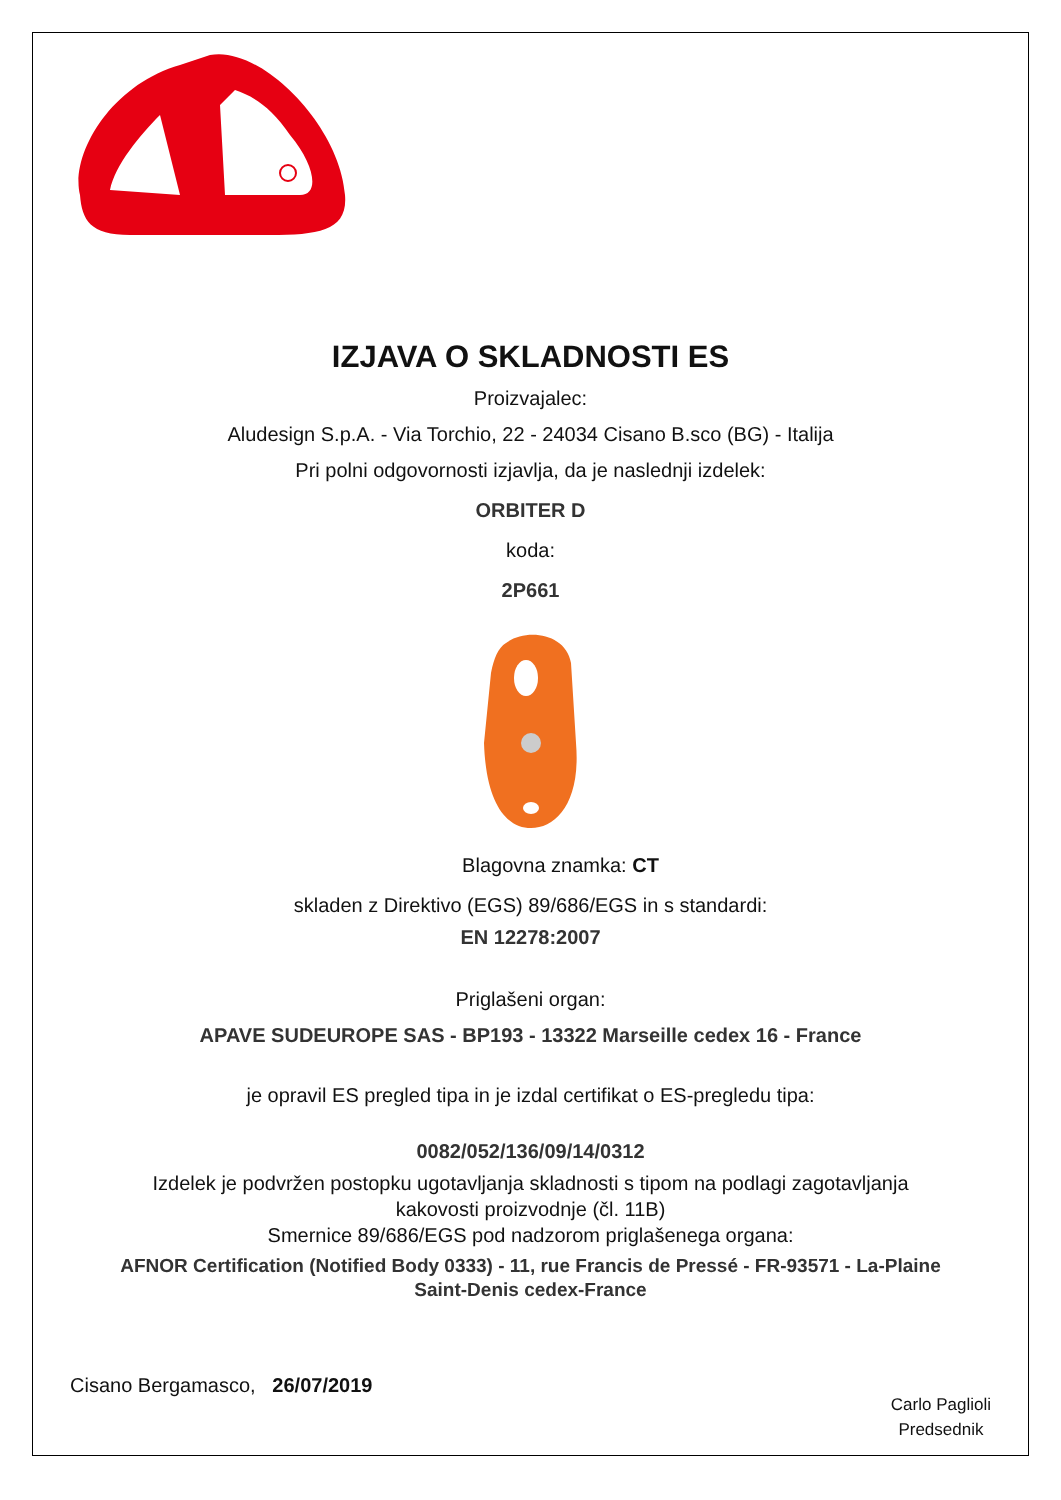IZJAVA O SKLADNOSTI ES
Proizvajalec:
Aludesign S.p.A. - Via Torchio, 22 - 24034 Cisano B.sco (BG) - Italija
Pri polni odgovornosti izjavlja, da je naslednji izdelek:
ORBITER D
koda:
2P661
Blagovna znamka: CT
skladen z Direktivo (EGS) 89/686/EGS in s standardi:
EN 12278:2007
Priglašeni organ:
APAVE SUDEUROPE SAS - BP193 - 13322 Marseille cedex 16 - France
je opravil ES pregled tipa in je izdal certifikat o ES-pregledu tipa:
0082/052/136/09/14/0312
Izdelek je podvržen postopku ugotavljanja skladnosti s tipom na podlagi zagotavljanja
kakovosti proizvodnje (čl. 11B)
Smernice 89/686/EGS pod nadzorom priglašenega organa:
AFNOR Certification (Notified Body 0333) - 11, rue Francis de Pressé - FR-93571 - La-Plaine
Saint-Denis cedex-France
Cisano Bergamasco, 26/07/2019
Carlo Paglioli
Predsednik